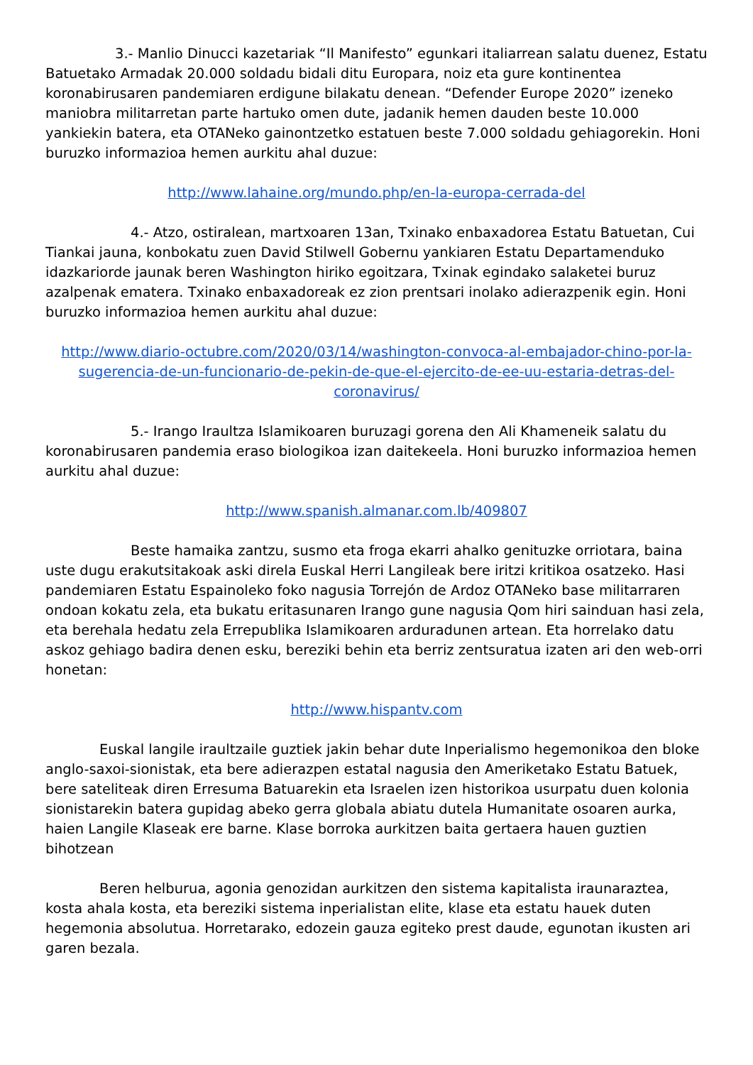3.- Manlio Dinucci kazetariak “Il Manifesto” egunkari italiarrean salatu duenez, Estatu Batuetako Armadak 20.000 soldadu bidali ditu Europara, noiz eta gure kontinentea koronabirusaren pandemiaren erdigune bilakatu denean. “Defender Europe 2020” izeneko maniobra militarretan parte hartuko omen dute, jadanik hemen dauden beste 10.000 yankiekin batera, eta OTANeko gainontzetko estatuen beste 7.000 soldadu gehiagorekin. Honi buruzko informazioa hemen aurkitu ahal duzue:
http://www.lahaine.org/mundo.php/en-la-europa-cerrada-del
4.- Atzo, ostiralean, martxoaren 13an, Txinako enbaxadorea Estatu Batuetan, Cui Tiankai jauna, konbokatu zuen David Stilwell Gobernu yankiaren Estatu Departamenduko idazkariorde jaunak beren Washington hiriko egoitzara, Txinak egindako salaketei buruz azalpenak ematera. Txinako enbaxadoreak ez zion prentsari inolako adierazpenik egin. Honi buruzko informazioa hemen aurkitu ahal duzue:
http://www.diario-octubre.com/2020/03/14/washington-convoca-al-embajador-chino-por-la-sugerencia-de-un-funcionario-de-pekin-de-que-el-ejercito-de-ee-uu-estaria-detras-del-coronavirus/
5.- Irango Iraultza Islamikoaren buruzagi gorena den Ali Khameneik salatu du koronabirusaren pandemia eraso biologikoa izan daitekeela. Honi buruzko informazioa hemen aurkitu ahal duzue:
http://www.spanish.almanar.com.lb/409807
Beste hamaika zantzu, susmo eta froga ekarri ahalko genituzke orriotara, baina uste dugu erakutsitakoak aski direla Euskal Herri Langileak bere iritzi kritikoa osatzeko. Hasi pandemiaren Estatu Espainoleko foko nagusia Torrejón de Ardoz OTANeko base militarraren ondoan kokatu zela, eta bukatu eritasunaren Irango gune nagusia Qom hiri sainduan hasi zela, eta berehala hedatu zela Errepublika Islamikoaren arduradunen artean. Eta horrelako datu askoz gehiago badira denen esku, bereziki behin eta berriz zentsuratua izaten ari den web-orri honetan:
http://www.hispantv.com
Euskal langile iraultzaile guztiek jakin behar dute Inperialismo hegemonikoa den bloke anglo-saxoi-sionistak, eta bere adierazpen estatal nagusia den Ameriketako Estatu Batuek, bere sateliteak diren Erresuma Batuarekin eta Israelen izen historikoa usurpatu duen kolonia sionistarekin batera gupidag abeko gerra globala abiatu dutela Humanitate osoaren aurka, haien Langile Klaseak ere barne. Klase borroka aurkitzen baita gertaera hauen guztien bihotzean
Beren helburua, agonia genozidan aurkitzen den sistema kapitalista iraunaraztea, kosta ahala kosta, eta bereziki sistema inperialistan elite, klase eta estatu hauek duten hegemonia absolutua. Horretarako, edozein gauza egiteko prest daude, egunotan ikusten ari garen bezala.